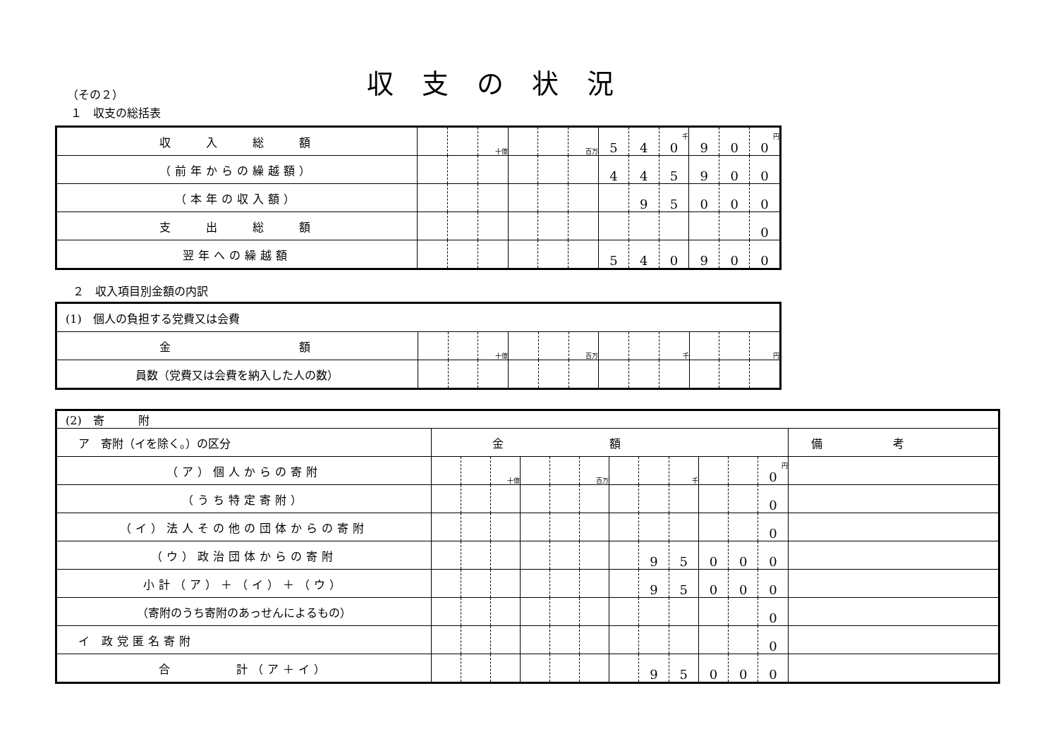収支の状況
（その２）
１　収支の総括表
| 収 入 総 額 | | | 十億 | | | 百万 | 5 | 4 | 千 0 | 9 | 0 | 円 0 |
| （前年からの繰越額） | | | | | | | 4 | 4 | 5 | 9 | 0 | 0 |
| （本年の収入額） | | | | | | | | 9 | 5 | 0 | 0 | 0 |
| 支 出 総 額 | | | | | | | | | | | | 0 |
| 翌年への繰越額 | | | | | | | 5 | 4 | 0 | 9 | 0 | 0 |
２　収入項目別金額の内訳
| (1) 個人の負担する党費又は会費 | | | | | | | | | | | | |
| 金 額 | | | 十億 | | | 百万 | | | 千 | | | 円 |
| 員数（党費又は会費を納入した人の数） | | | | | | | | | | | | |
| (2) 寄 附 | | | | | | | | | | | | | |
| ア 寄附（イを除く。）の区分 | 金額 | | | | | | | | | | | | 備考 |
| （ア）個人からの寄附 | | | 十億 | | | 百万 | | | 千 | | | 円 0 | |
| （うち特定寄附） | | | | | | | | | | | | 0 | |
| （イ）法人その他の団体からの寄附 | | | | | | | | | | | | 0 | |
| （ウ）政治団体からの寄附 | | | | | | | | 9 | 5 | 0 | 0 | 0 | |
| 小計（ア）＋（イ）＋（ウ） | | | | | | | | 9 | 5 | 0 | 0 | 0 | |
| （寄附のうち寄附のあっせんによるもの） | | | | | | | | | | | | 0 | |
| イ 政党匿名寄附 | | | | | | | | | | | | 0 | |
| 合 計（ア＋イ） | | | | | | | | 9 | 5 | 0 | 0 | 0 | |